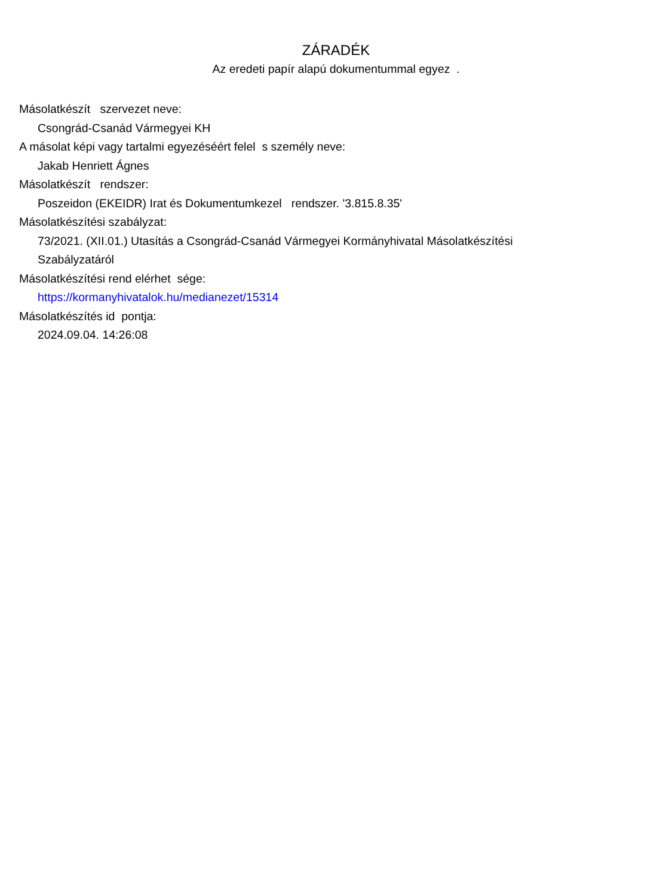ZÁRADÉK
Az eredeti papír alapú dokumentummal egyez .
Másolatkészít szervezet neve:
Csongrád-Csanád Vármegyei KH
A másolat képi vagy tartalmi egyezéséért felel s személy neve:
Jakab Henriett Ágnes
Másolatkészít rendszer:
Poszeidon (EKEIDR) Irat és Dokumentumkezel rendszer. '3.815.8.35'
Másolatkészítési szabályzat:
73/2021. (XII.01.) Utasítás a Csongrád-Csanád Vármegyei Kormányhivatal Másolatkészítési
Szabályzatáról
Másolatkészítési rend elérhet sége:
https://kormanyhivatalok.hu/medianezet/15314
Másolatkészítés id pontja:
2024.09.04. 14:26:08